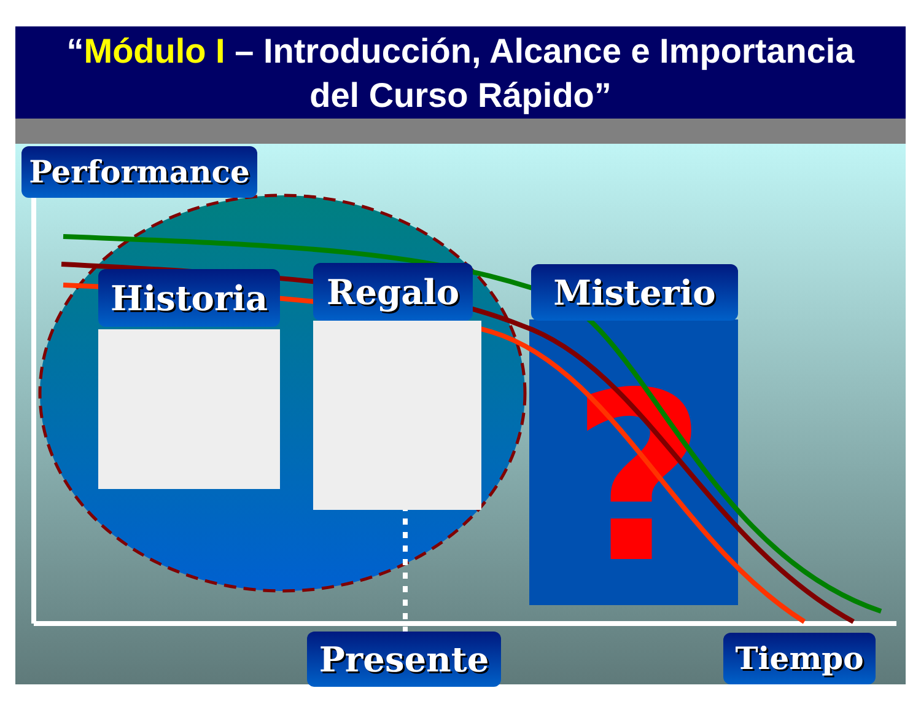“Módulo I – Introducción, Alcance e Importancia
del Curso Rápido”
?
Performance
Historia Regalo Misterio
Presente Tiempo